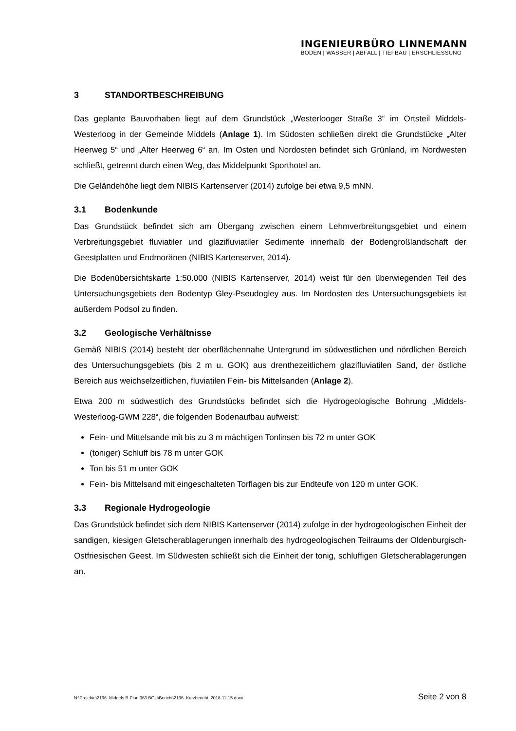INGENIEURBÜRO LINNEMANN
BODEN | WASSER | ABFALL | TIEFBAU | ERSCHLIESSUNG
3 STANDORTBESCHREIBUNG
Das geplante Bauvorhaben liegt auf dem Grundstück „Westerlooger Straße 3“ im Ortsteil Middels-Westerloog in der Gemeinde Middels (Anlage 1). Im Südosten schließen direkt die Grundstücke „Alter Heerweg 5“ und „Alter Heerweg 6“ an. Im Osten und Nordosten befindet sich Grünland, im Nordwesten schließt, getrennt durch einen Weg, das Middelpunkt Sporthotel an.
Die Geländehöhe liegt dem NIBIS Kartenserver (2014) zufolge bei etwa 9,5 mNN.
3.1 Bodenkunde
Das Grundstück befindet sich am Übergang zwischen einem Lehmverbreitungsgebiet und einem Verbreitungsgebiet fluviatiler und glazifluviatiler Sedimente innerhalb der Bodengroßlandschaft der Geestplatten und Endmoränen (NIBIS Kartenserver, 2014).
Die Bodenübersichtskarte 1:50.000 (NIBIS Kartenserver, 2014) weist für den überwiegenden Teil des Untersuchungsgebiets den Bodentyp Gley-Pseudogley aus. Im Nordosten des Untersuchungsgebiets ist außerdem Podsol zu finden.
3.2 Geologische Verhältnisse
Gemäß NIBIS (2014) besteht der oberflächennahe Untergrund im südwestlichen und nördlichen Bereich des Untersuchungsgebiets (bis 2 m u. GOK) aus drenthezeitlichem glazifluviatilen Sand, der östliche Bereich aus weichselzeitlichen, fluviatilen Fein- bis Mittelsanden (Anlage 2).
Etwa 200 m südwestlich des Grundstücks befindet sich die Hydrogeologische Bohrung „Middels-Westerloog-GWM 228“, die folgenden Bodenaufbau aufweist:
Fein- und Mittelsande mit bis zu 3 m mächtigen Tonlinsen bis 72 m unter GOK
(toniger) Schluff bis 78 m unter GOK
Ton bis 51 m unter GOK
Fein- bis Mittelsand mit eingeschalteten Torflagen bis zur Endteufe von 120 m unter GOK.
3.3 Regionale Hydrogeologie
Das Grundstück befindet sich dem NIBIS Kartenserver (2014) zufolge in der hydrogeologischen Einheit der sandigen, kiesigen Gletscherablagerungen innerhalb des hydrogeologischen Teilraums der Oldenburgisch-Ostfriesischen Geest. Im Südwesten schließt sich die Einheit der tonig, schluffigen Gletscherablagerungen an.
N:\Projekte\2196_Middels B-Plan 363 BGU\Bericht\2196_Kurzbericht_2018-11-15.docx Seite 2 von 8